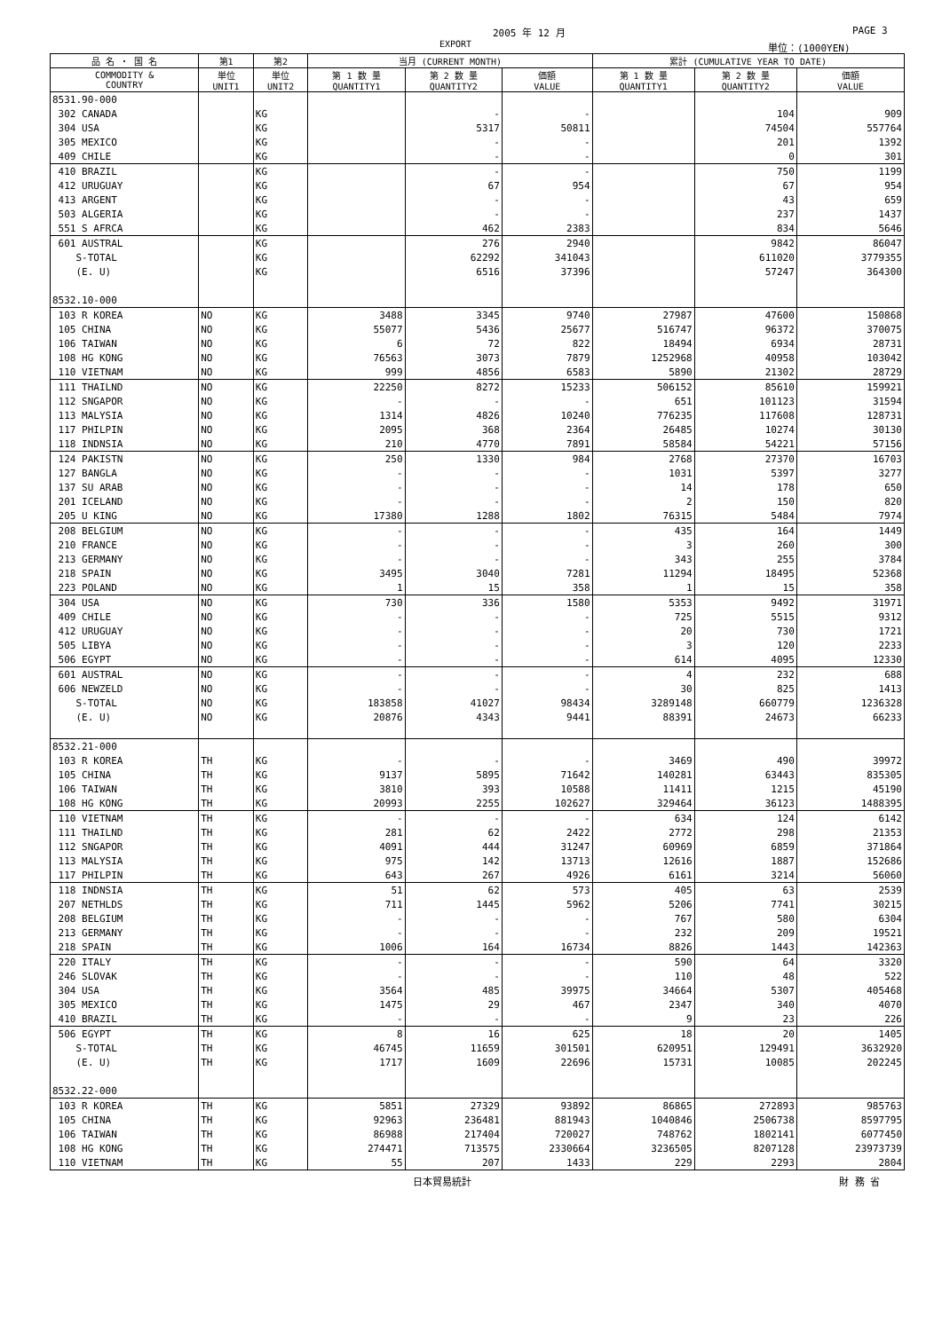2005 年 12 月 PAGE 3
EXPORT 単位：(1000YEN)
| 品 名 ・ 国 名 | 第1 | 第2 | 当月 (CURRENT MONTH) | | | 累計 (CUMULATIVE YEAR TO DATE) | | |
| --- | --- | --- | --- | --- | --- | --- | --- | --- |
| COMMODITY & COUNTRY | 単位 UNIT1 | 単位 UNIT2 | 第 1 数 量 QUANTITY1 | 第 2 数 量 QUANTITY2 | 価額 VALUE | 第 1 数 量 QUANTITY1 | 第 2 数 量 QUANTITY2 | 価額 VALUE |
| 8531.90-000 | | | | | | | | |
| 302 CANADA | | KG | | - | - | | 104 | 909 |
| 304 USA | | KG | | 5317 | 50811 | | 74504 | 557764 |
| 305 MEXICO | | KG | | - | - | | 201 | 1392 |
| 409 CHILE | | KG | | - | - | | 0 | 301 |
| 410 BRAZIL | | KG | | - | - | | 750 | 1199 |
| 412 URUGUAY | | KG | | 67 | 954 | | 67 | 954 |
| 413 ARGENT | | KG | | - | - | | 43 | 659 |
| 503 ALGERIA | | KG | | - | - | | 237 | 1437 |
| 551 S AFRCA | | KG | | 462 | 2383 | | 834 | 5646 |
| 601 AUSTRAL | | KG | | 276 | 2940 | | 9842 | 86047 |
| S-TOTAL | | KG | | 62292 | 341043 | | 611020 | 3779355 |
| (E. U) | | KG | | 6516 | 37396 | | 57247 | 364300 |
| 8532.10-000 | | | | | | | | |
| 103 R KOREA | NO | KG | 3488 | 3345 | 9740 | 27987 | 47600 | 150868 |
| 105 CHINA | NO | KG | 55077 | 5436 | 25677 | 516747 | 96372 | 370075 |
| 106 TAIWAN | NO | KG | 6 | 72 | 822 | 18494 | 6934 | 28731 |
| 108 HG KONG | NO | KG | 76563 | 3073 | 7879 | 1252968 | 40958 | 103042 |
| 110 VIETNAM | NO | KG | 999 | 4856 | 6583 | 5890 | 21302 | 28729 |
| 111 THAILND | NO | KG | 22250 | 8272 | 15233 | 506152 | 85610 | 159921 |
| 112 SNGAPOR | NO | KG | - | - | - | 651 | 101123 | 31594 |
| 113 MALYSIA | NO | KG | 1314 | 4826 | 10240 | 776235 | 117608 | 128731 |
| 117 PHILPIN | NO | KG | 2095 | 368 | 2364 | 26485 | 10274 | 30130 |
| 118 INDNSIA | NO | KG | 210 | 4770 | 7891 | 58584 | 54221 | 57156 |
| 124 PAKISTN | NO | KG | 250 | 1330 | 984 | 2768 | 27370 | 16703 |
| 127 BANGLA | NO | KG | - | - | - | 1031 | 5397 | 3277 |
| 137 SU ARAB | NO | KG | - | - | - | 14 | 178 | 650 |
| 201 ICELAND | NO | KG | - | - | - | 2 | 150 | 820 |
| 205 U KING | NO | KG | 17380 | 1288 | 1802 | 76315 | 5484 | 7974 |
| 208 BELGIUM | NO | KG | - | - | - | 435 | 164 | 1449 |
| 210 FRANCE | NO | KG | - | - | - | 3 | 260 | 300 |
| 213 GERMANY | NO | KG | - | - | - | 343 | 255 | 3784 |
| 218 SPAIN | NO | KG | 3495 | 3040 | 7281 | 11294 | 18495 | 52368 |
| 223 POLAND | NO | KG | 1 | 15 | 358 | 1 | 15 | 358 |
| 304 USA | NO | KG | 730 | 336 | 1580 | 5353 | 9492 | 31971 |
| 409 CHILE | NO | KG | - | - | - | 725 | 5515 | 9312 |
| 412 URUGUAY | NO | KG | - | - | - | 20 | 730 | 1721 |
| 505 LIBYA | NO | KG | - | - | - | 3 | 120 | 2233 |
| 506 EGYPT | NO | KG | - | - | - | 614 | 4095 | 12330 |
| 601 AUSTRAL | NO | KG | - | - | - | 4 | 232 | 688 |
| 606 NEWZELD | NO | KG | - | - | - | 30 | 825 | 1413 |
| S-TOTAL | NO | KG | 183858 | 41027 | 98434 | 3289148 | 660779 | 1236328 |
| (E. U) | NO | KG | 20876 | 4343 | 9441 | 88391 | 24673 | 66233 |
| 8532.21-000 | | | | | | | | |
| 103 R KOREA | TH | KG | - | - | - | 3469 | 490 | 39972 |
| 105 CHINA | TH | KG | 9137 | 5895 | 71642 | 140281 | 63443 | 835305 |
| 106 TAIWAN | TH | KG | 3810 | 393 | 10588 | 11411 | 1215 | 45190 |
| 108 HG KONG | TH | KG | 20993 | 2255 | 102627 | 329464 | 36123 | 1488395 |
| 110 VIETNAM | TH | KG | - | - | - | 634 | 124 | 6142 |
| 111 THAILND | TH | KG | 281 | 62 | 2422 | 2772 | 298 | 21353 |
| 112 SNGAPOR | TH | KG | 4091 | 444 | 31247 | 60969 | 6859 | 371864 |
| 113 MALYSIA | TH | KG | 975 | 142 | 13713 | 12616 | 1887 | 152686 |
| 117 PHILPIN | TH | KG | 643 | 267 | 4926 | 6161 | 3214 | 56060 |
| 118 INDNSIA | TH | KG | 51 | 62 | 573 | 405 | 63 | 2539 |
| 207 NETHLDS | TH | KG | 711 | 1445 | 5962 | 5206 | 7741 | 30215 |
| 208 BELGIUM | TH | KG | - | - | - | 767 | 580 | 6304 |
| 213 GERMANY | TH | KG | - | - | - | 232 | 209 | 19521 |
| 218 SPAIN | TH | KG | 1006 | 164 | 16734 | 8826 | 1443 | 142363 |
| 220 ITALY | TH | KG | - | - | - | 590 | 64 | 3320 |
| 246 SLOVAK | TH | KG | - | - | - | 110 | 48 | 522 |
| 304 USA | TH | KG | 3564 | 485 | 39975 | 34664 | 5307 | 405468 |
| 305 MEXICO | TH | KG | 1475 | 29 | 467 | 2347 | 340 | 4070 |
| 410 BRAZIL | TH | KG | - | - | - | 9 | 23 | 226 |
| 506 EGYPT | TH | KG | 8 | 16 | 625 | 18 | 20 | 1405 |
| S-TOTAL | TH | KG | 46745 | 11659 | 301501 | 620951 | 129491 | 3632920 |
| (E. U) | TH | KG | 1717 | 1609 | 22696 | 15731 | 10085 | 202245 |
| 8532.22-000 | | | | | | | | |
| 103 R KOREA | TH | KG | 5851 | 27329 | 93892 | 86865 | 272893 | 985763 |
| 105 CHINA | TH | KG | 92963 | 236481 | 881943 | 1040846 | 2506738 | 8597795 |
| 106 TAIWAN | TH | KG | 86988 | 217404 | 720027 | 748762 | 1802141 | 6077450 |
| 108 HG KONG | TH | KG | 274471 | 713575 | 2330664 | 3236505 | 8207128 | 23973739 |
| 110 VIETNAM | TH | KG | 55 | 207 | 1433 | 229 | 2293 | 2804 |
日本貿易統計 財 務 省